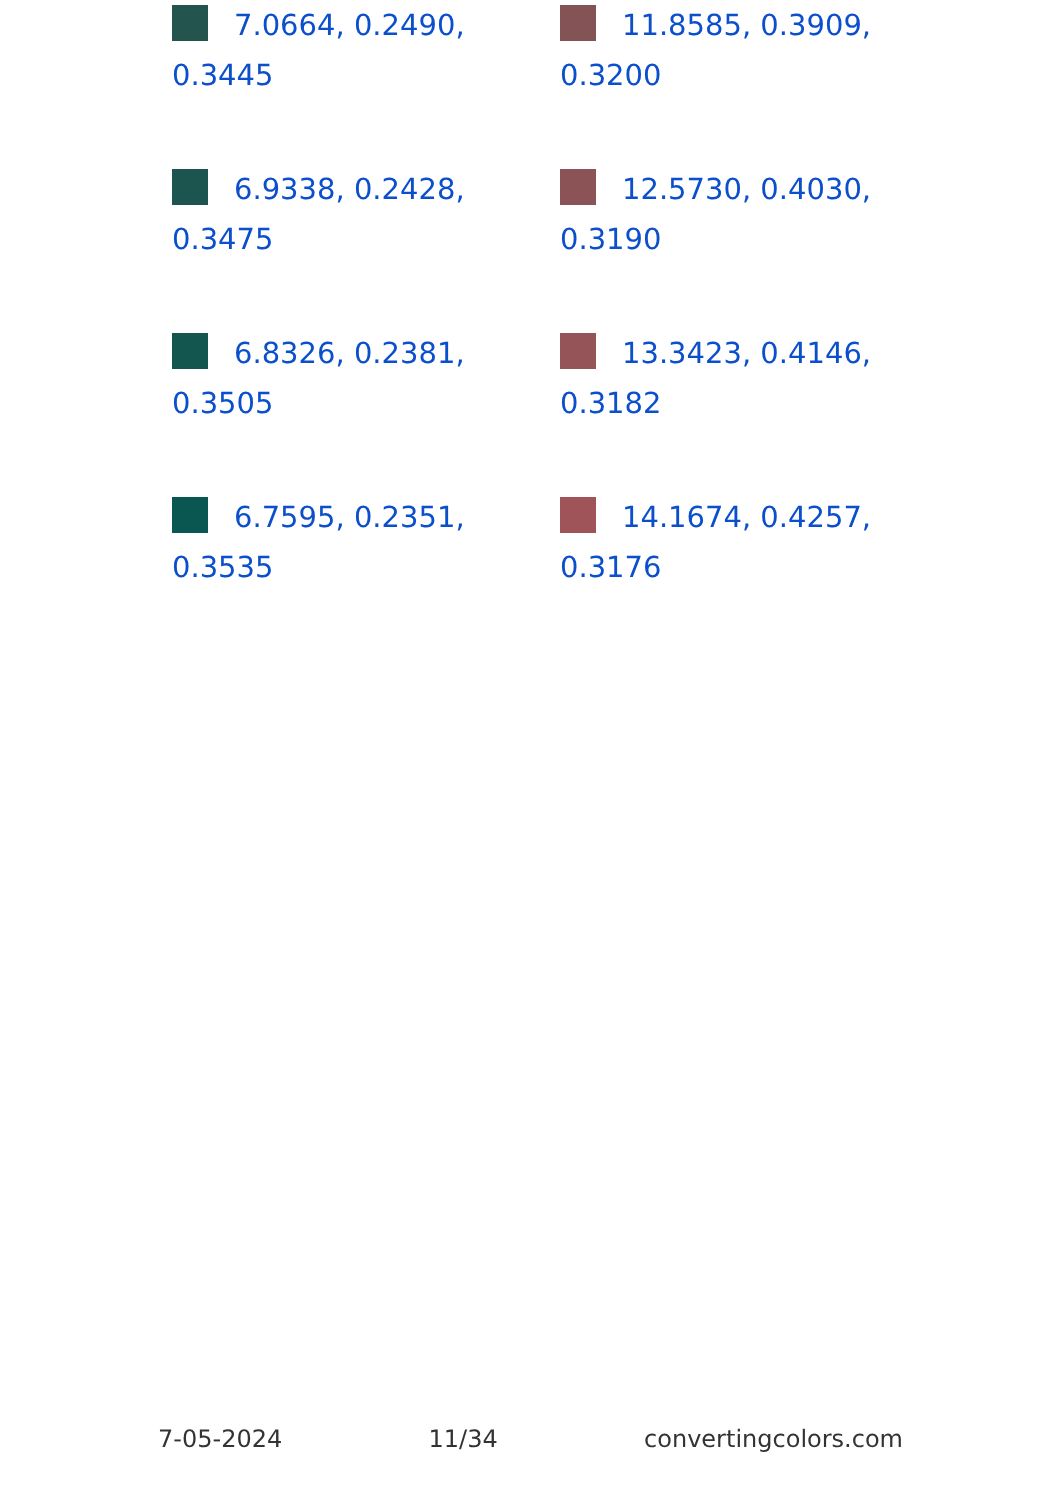7.0664, 0.2490, 0.3445
11.8585, 0.3909, 0.3200
6.9338, 0.2428, 0.3475
12.5730, 0.4030, 0.3190
6.8326, 0.2381, 0.3505
13.3423, 0.4146, 0.3182
6.7595, 0.2351, 0.3535
14.1674, 0.4257, 0.3176
7-05-2024 11/34 convertingcolors.com